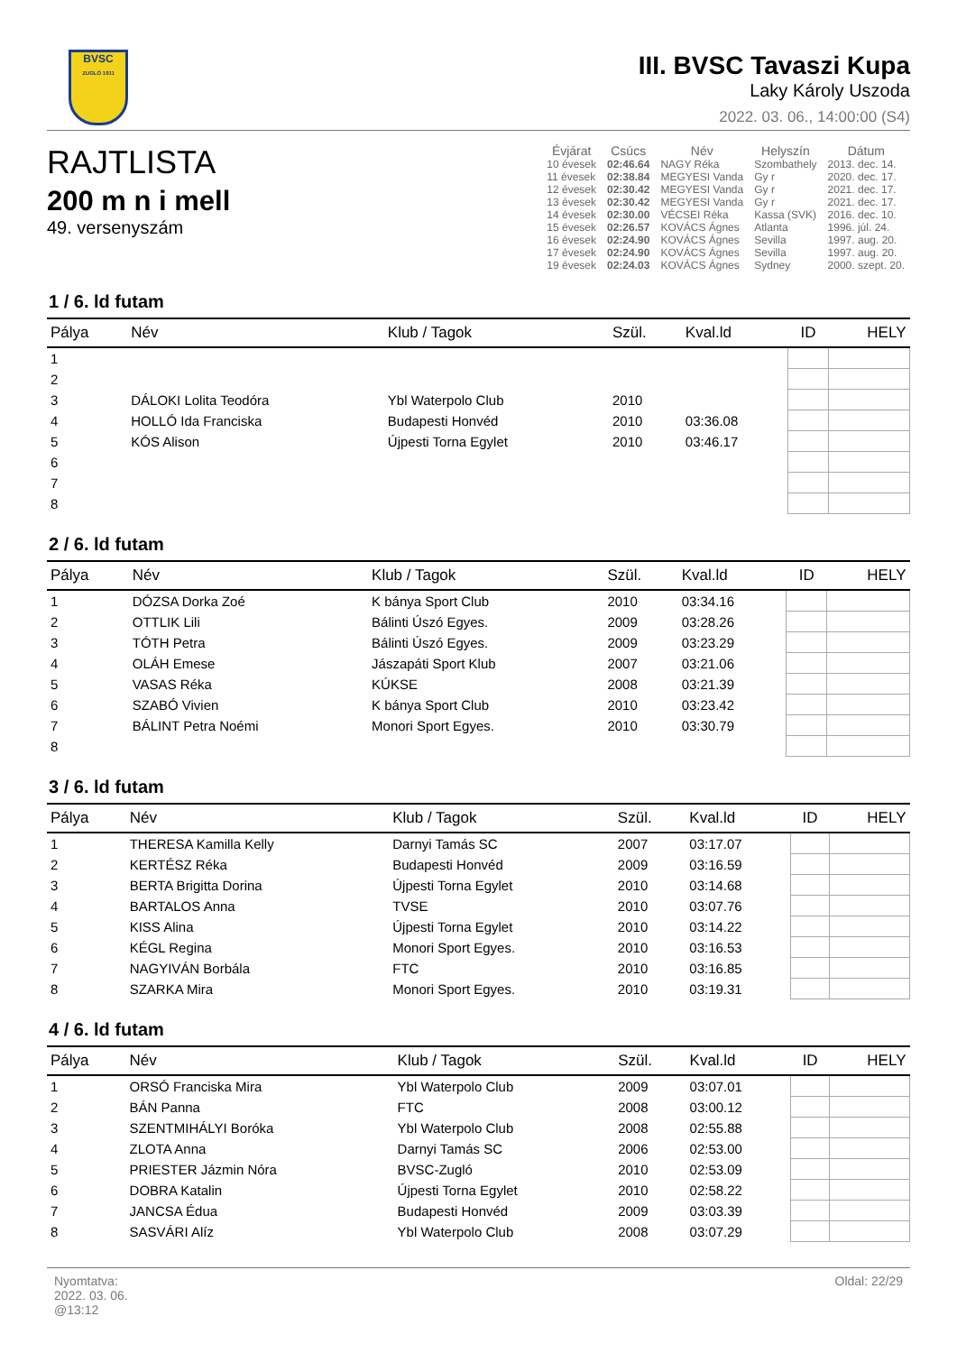BVSC
ZUGLÓ 1911
III. BVSC Tavaszi Kupa
Laky Károly Uszoda
2022. 03. 06., 14:00:00 (S4)
RAJTLISTA
200 m n i mell
49. versenyszám
| Évjárat | Csúcs | Név | Helyszín | Dátum |
| --- | --- | --- | --- | --- |
| 10 évesek | 02:46.64 | NAGY Réka | Szombathely | 2013. dec. 14. |
| 11 évesek | 02:38.84 | MEGYESI Vanda | Gy r | 2020. dec. 17. |
| 12 évesek | 02:30.42 | MEGYESI Vanda | Gy r | 2021. dec. 17. |
| 13 évesek | 02:30.42 | MEGYESI Vanda | Gy r | 2021. dec. 17. |
| 14 évesek | 02:30.00 | VÉCSEI Réka | Kassa (SVK) | 2016. dec. 10. |
| 15 évesek | 02:26.57 | KOVÁCS Ágnes | Atlanta | 1996. júl. 24. |
| 16 évesek | 02:24.90 | KOVÁCS Ágnes | Sevilla | 1997. aug. 20. |
| 17 évesek | 02:24.90 | KOVÁCS Ágnes | Sevilla | 1997. aug. 20. |
| 19 évesek | 02:24.03 | KOVÁCS Ágnes | Sydney | 2000. szept. 20. |
1 / 6. ld futam
| Pálya | Név | Klub / Tagok | Szül. | Kval.ld | ID | HELY |
| --- | --- | --- | --- | --- | --- | --- |
| 1 | | | | | | |
| 2 | | | | | | |
| 3 | DÁLOKI Lolita Teodóra | Ybl Waterpolo Club | 2010 | | | |
| 4 | HOLLÓ Ida Franciska | Budapesti Honvéd | 2010 | 03:36.08 | | |
| 5 | KÓS Alison | Újpesti Torna Egylet | 2010 | 03:46.17 | | |
| 6 | | | | | | |
| 7 | | | | | | |
| 8 | | | | | | |
2 / 6. ld futam
| Pálya | Név | Klub / Tagok | Szül. | Kval.ld | ID | HELY |
| --- | --- | --- | --- | --- | --- | --- |
| 1 | DÓZSA Dorka Zoé | K bánya Sport Club | 2010 | 03:34.16 | | |
| 2 | OTTLIK Lili | Bálinti Úszó Egyes. | 2009 | 03:28.26 | | |
| 3 | TÓTH Petra | Bálinti Úszó Egyes. | 2009 | 03:23.29 | | |
| 4 | OLÁH Emese | Jászapáti Sport Klub | 2007 | 03:21.06 | | |
| 5 | VASAS Réka | KÚKSE | 2008 | 03:21.39 | | |
| 6 | SZABÓ Vivien | K bánya Sport Club | 2010 | 03:23.42 | | |
| 7 | BÁLINT Petra Noémi | Monori Sport Egyes. | 2010 | 03:30.79 | | |
| 8 | | | | | | |
3 / 6. ld futam
| Pálya | Név | Klub / Tagok | Szül. | Kval.ld | ID | HELY |
| --- | --- | --- | --- | --- | --- | --- |
| 1 | THERESA Kamilla Kelly | Darnyi Tamás SC | 2007 | 03:17.07 | | |
| 2 | KERTÉSZ Réka | Budapesti Honvéd | 2009 | 03:16.59 | | |
| 3 | BERTA Brigitta Dorina | Újpesti Torna Egylet | 2010 | 03:14.68 | | |
| 4 | BARTALOS Anna | TVSE | 2010 | 03:07.76 | | |
| 5 | KISS Alina | Újpesti Torna Egylet | 2010 | 03:14.22 | | |
| 6 | KÉGL Regina | Monori Sport Egyes. | 2010 | 03:16.53 | | |
| 7 | NAGYIVÁN Borbála | FTC | 2010 | 03:16.85 | | |
| 8 | SZARKA Mira | Monori Sport Egyes. | 2010 | 03:19.31 | | |
4 / 6. ld futam
| Pálya | Név | Klub / Tagok | Szül. | Kval.ld | ID | HELY |
| --- | --- | --- | --- | --- | --- | --- |
| 1 | ORSÓ Franciska Mira | Ybl Waterpolo Club | 2009 | 03:07.01 | | |
| 2 | BÁN Panna | FTC | 2008 | 03:00.12 | | |
| 3 | SZENTMIHÁLYI Boróka | Ybl Waterpolo Club | 2008 | 02:55.88 | | |
| 4 | ZLOTA Anna | Darnyi Tamás SC | 2006 | 02:53.00 | | |
| 5 | PRIESTER Jázmin Nóra | BVSC-Zugló | 2010 | 02:53.09 | | |
| 6 | DOBRA Katalin | Újpesti Torna Egylet | 2010 | 02:58.22 | | |
| 7 | JANCSA Édua | Budapesti Honvéd | 2009 | 03:03.39 | | |
| 8 | SASVÁRI Alíz | Ybl Waterpolo Club | 2008 | 03:07.29 | | |
Nyomtatva:
2022. 03. 06.
@13:12
Oldal: 22/29